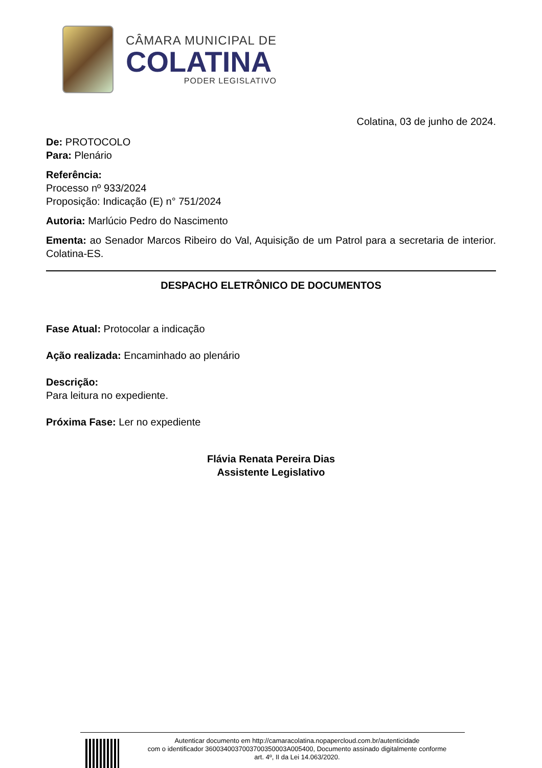CÂMARA MUNICIPAL DE
COLATINA
PODER LEGISLATIVO
Colatina, 03 de junho de 2024.
De: PROTOCOLO
Para: Plenário
Referência:
Processo nº 933/2024
Proposição: Indicação (E) n° 751/2024
Autoria: Marlúcio Pedro do Nascimento
Ementa: ao Senador Marcos Ribeiro do Val, Aquisição de um Patrol para a secretaria de interior. Colatina-ES.
DESPACHO ELETRÔNICO DE DOCUMENTOS
Fase Atual: Protocolar a indicação
Ação realizada: Encaminhado ao plenário
Descrição:
Para leitura no expediente.
Próxima Fase: Ler no expediente
Flávia Renata Pereira Dias
Assistente Legislativo
Autenticar documento em http://camaracolatina.nopapercloud.com.br/autenticidade
com o identificador 3600340037003700350003A005400, Documento assinado digitalmente conforme
art. 4º, II da Lei 14.063/2020.